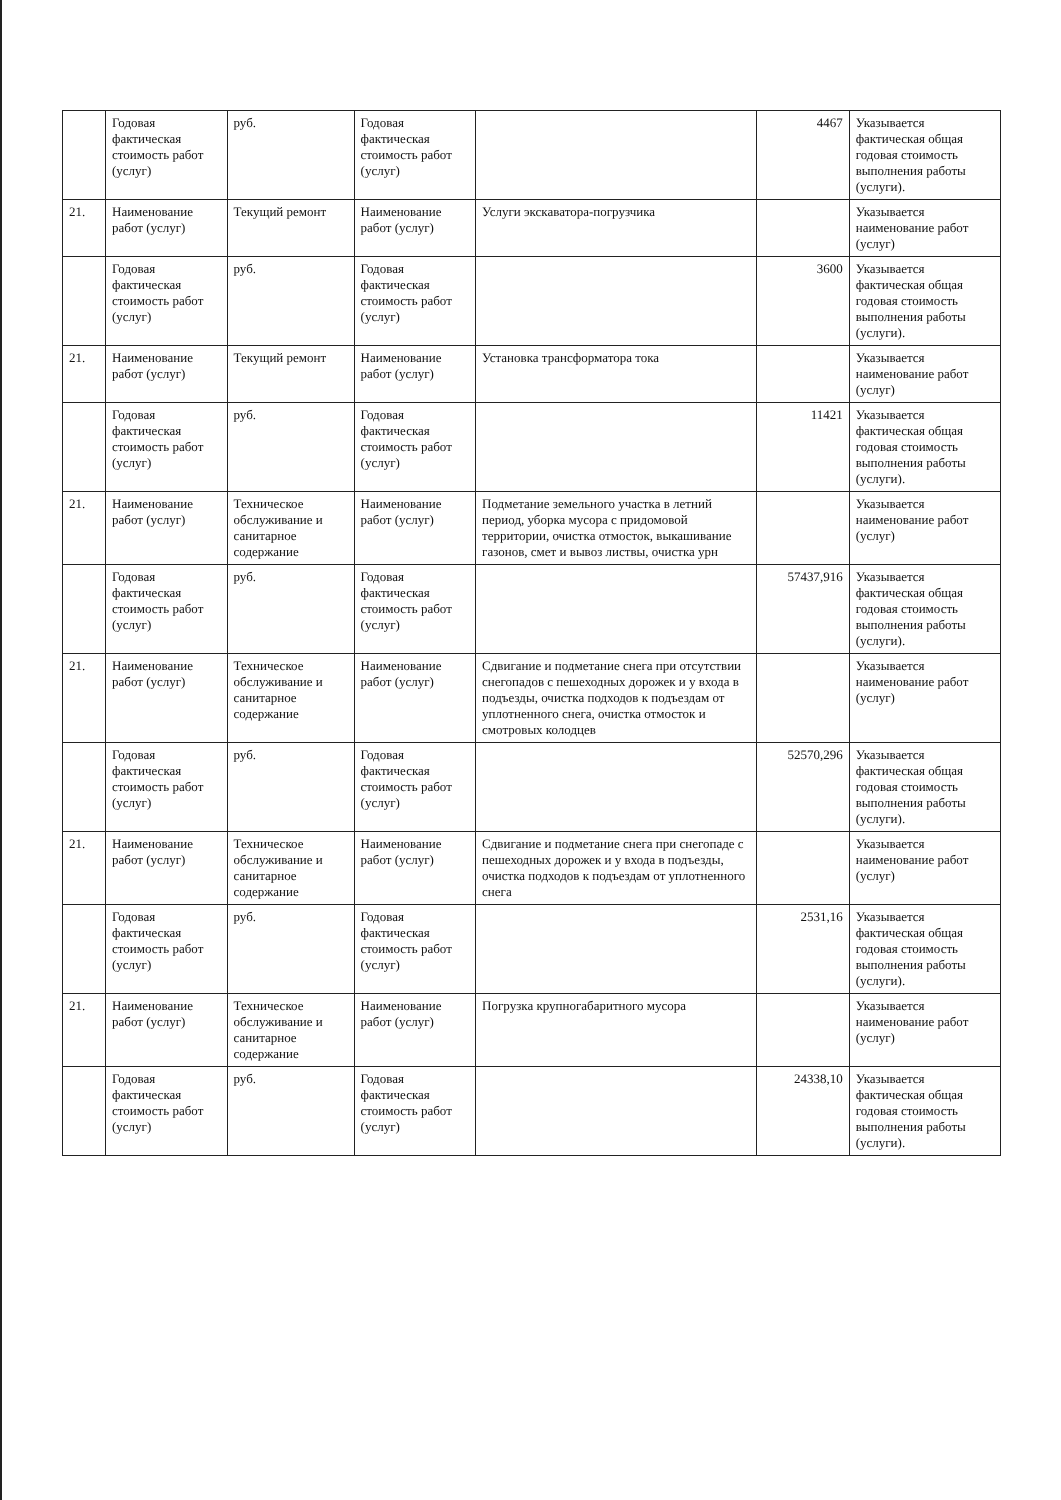| | Годовая фактическая стоимость работ (услуг) | руб. | Годовая фактическая стоимость работ (услуг) | | 4467 | Указывается фактическая общая годовая стоимость выполнения работы (услуги). |
| 21. | Наименование работ (услуг) | Текущий ремонт | Наименование работ (услуг) | Услуги экскаватора-погрузчика | | Указывается наименование работ (услуг) |
| | Годовая фактическая стоимость работ (услуг) | руб. | Годовая фактическая стоимость работ (услуг) | | 3600 | Указывается фактическая общая годовая стоимость выполнения работы (услуги). |
| 21. | Наименование работ (услуг) | Текущий ремонт | Наименование работ (услуг) | Установка трансформатора тока | | Указывается наименование работ (услуг) |
| | Годовая фактическая стоимость работ (услуг) | руб. | Годовая фактическая стоимость работ (услуг) | | 11421 | Указывается фактическая общая годовая стоимость выполнения работы (услуги). |
| 21. | Наименование работ (услуг) | Техническое обслуживание и санитарное содержание | Наименование работ (услуг) | Подметание земельного участка в летний период, уборка мусора с придомовой территории, очистка отмосток, выкашивание газонов, смет и вывоз листвы, очистка урн | | Указывается наименование работ (услуг) |
| | Годовая фактическая стоимость работ (услуг) | руб. | Годовая фактическая стоимость работ (услуг) | | 57437,916 | Указывается фактическая общая годовая стоимость выполнения работы (услуги). |
| 21. | Наименование работ (услуг) | Техническое обслуживание и санитарное содержание | Наименование работ (услуг) | Сдвигание и подметание снега при отсутствии снегопадов с пешеходных дорожек и у входа в подъезды, очистка подходов к подъездам от уплотненного снега, очистка отмосток и смотровых колодцев | | Указывается наименование работ (услуг) |
| | Годовая фактическая стоимость работ (услуг) | руб. | Годовая фактическая стоимость работ (услуг) | | 52570,296 | Указывается фактическая общая годовая стоимость выполнения работы (услуги). |
| 21. | Наименование работ (услуг) | Техническое обслуживание и санитарное содержание | Наименование работ (услуг) | Сдвигание и подметание снега при снегопаде с пешеходных дорожек и у входа в подъезды, очистка подходов к подъездам от уплотненного снега | | Указывается наименование работ (услуг) |
| | Годовая фактическая стоимость работ (услуг) | руб. | Годовая фактическая стоимость работ (услуг) | | 2531,16 | Указывается фактическая общая годовая стоимость выполнения работы (услуги). |
| 21. | Наименование работ (услуг) | Техническое обслуживание и санитарное содержание | Наименование работ (услуг) | Погрузка крупногабаритного мусора | | Указывается наименование работ (услуг) |
| | Годовая фактическая стоимость работ (услуг) | руб. | Годовая фактическая стоимость работ (услуг) | | 24338,10 | Указывается фактическая общая годовая стоимость выполнения работы (услуги). |